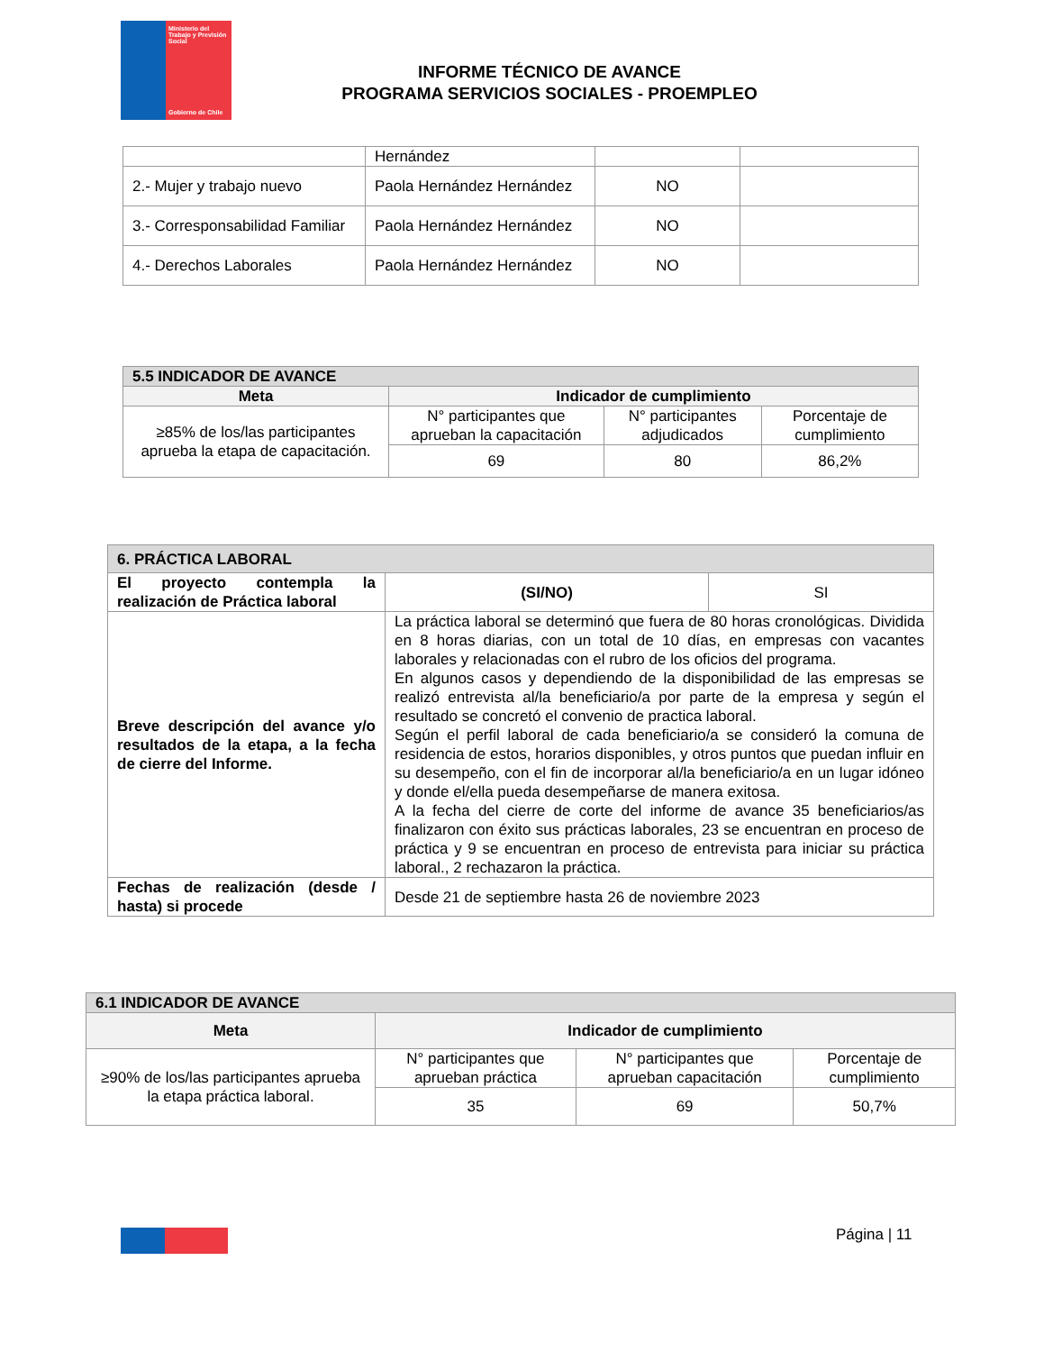Ministerio del Trabajo y Previsión Social
Gobierno de Chile
INFORME TÉCNICO DE AVANCE
PROGRAMA SERVICIOS SOCIALES - PROEMPLEO
| | Hernández | | |
| 2.- Mujer y trabajo nuevo | Paola Hernández Hernández | NO | |
| 3.- Corresponsabilidad Familiar | Paola Hernández Hernández | NO | |
| 4.- Derechos Laborales | Paola Hernández Hernández | NO | |
| 5.5 INDICADOR DE AVANCE | | | |
| --- | --- | --- | --- |
| Meta | Indicador de cumplimiento | | |
| ≥85% de los/las participantes aprueba la etapa de capacitación. | N° participantes que aprueban la capacitación | N° participantes adjudicados | Porcentaje de cumplimiento |
| | 69 | 80 | 86,2% |
| 6. PRÁCTICA LABORAL | | |
| --- | --- | --- |
| El proyecto contempla la realización de Práctica laboral | (SI/NO) | SI |
| Breve descripción del avance y/o resultados de la etapa, a la fecha de cierre del Informe. | La práctica laboral se determinó que fuera de 80 horas cronológicas. Dividida en 8 horas diarias, con un total de 10 días, en empresas con vacantes laborales y relacionadas con el rubro de los oficios del programa. En algunos casos y dependiendo de la disponibilidad de las empresas se realizó entrevista al/la beneficiario/a por parte de la empresa y según el resultado se concretó el convenio de practica laboral. Según el perfil laboral de cada beneficiario/a se consideró la comuna de residencia de estos, horarios disponibles, y otros puntos que puedan influir en su desempeño, con el fin de incorporar al/la beneficiario/a en un lugar idóneo y donde el/ella pueda desempeñarse de manera exitosa. A la fecha del cierre de corte del informe de avance 35 beneficiarios/as finalizaron con éxito sus prácticas laborales, 23 se encuentran en proceso de práctica y 9 se encuentran en proceso de entrevista para iniciar su práctica laboral., 2 rechazaron la práctica. | |
| Fechas de realización (desde / hasta) si procede | Desde 21 de septiembre hasta 26 de noviembre 2023 | |
| 6.1 INDICADOR DE AVANCE | | | |
| --- | --- | --- | --- |
| Meta | Indicador de cumplimiento | | |
| ≥90% de los/las participantes aprueba la etapa práctica laboral. | N° participantes que aprueban práctica | N° participantes que aprueban capacitación | Porcentaje de cumplimiento |
| | 35 | 69 | 50,7% |
Página | 11